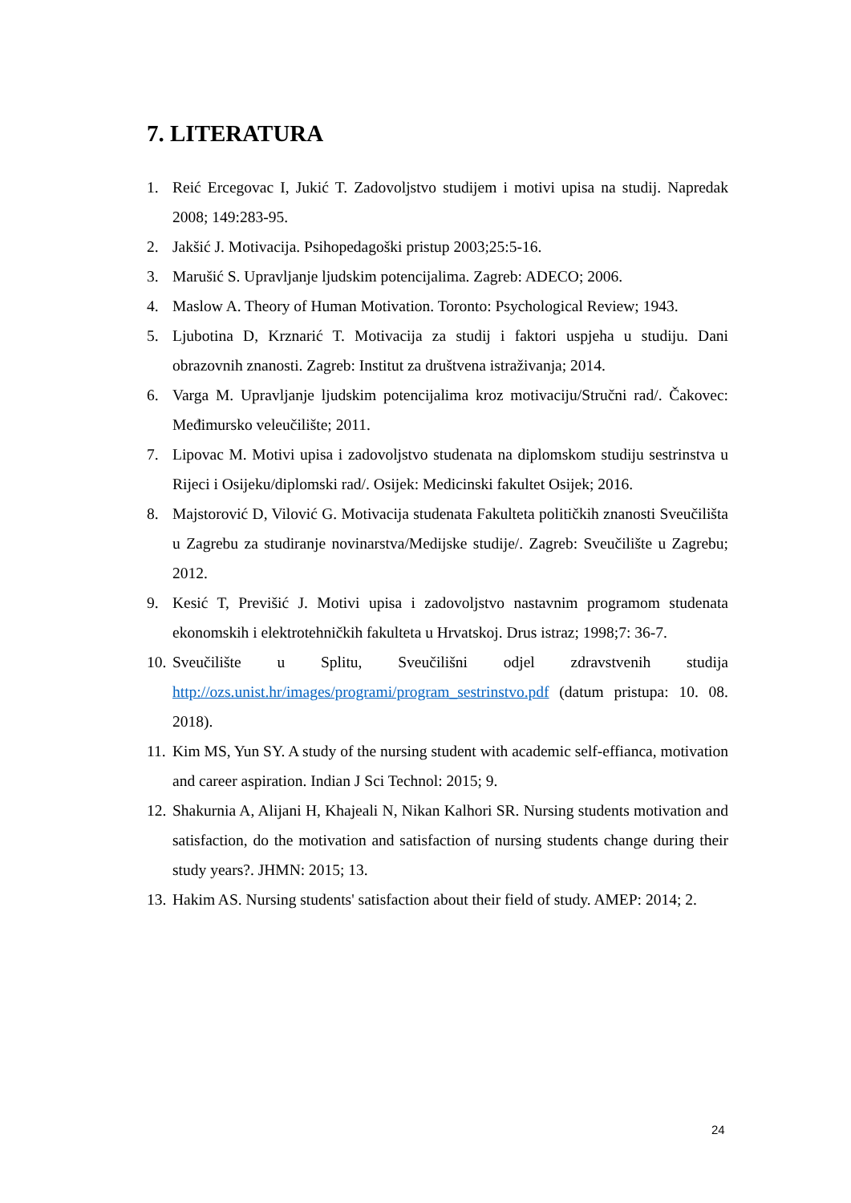7. LITERATURA
1. Reić Ercegovac I, Jukić T. Zadovoljstvo studijem i motivi upisa na studij. Napredak 2008; 149:283-95.
2. Jakšić J. Motivacija. Psihopedagoški pristup 2003;25:5-16.
3. Marušić S. Upravljanje ljudskim potencijalima. Zagreb: ADECO; 2006.
4. Maslow A. Theory of Human Motivation. Toronto: Psychological Review; 1943.
5. Ljubotina D, Krznarić T. Motivacija za studij i faktori uspjeha u studiju. Dani obrazovnih znanosti. Zagreb: Institut za društvena istraživanja; 2014.
6. Varga M. Upravljanje ljudskim potencijalima kroz motivaciju/Stručni rad/. Čakovec: Međimursko veleučilište; 2011.
7. Lipovac M. Motivi upisa i zadovoljstvo studenata na diplomskom studiju sestrinstva u Rijeci i Osijeku/diplomski rad/. Osijek: Medicinski fakultet Osijek; 2016.
8. Majstorović D, Vilović G. Motivacija studenata Fakulteta političkih znanosti Sveučilišta u Zagrebu za studiranje novinarstva/Medijske studije/. Zagreb: Sveučilište u Zagrebu; 2012.
9. Kesić T, Previšić J. Motivi upisa i zadovoljstvo nastavnim programom studenata ekonomskih i elektrotehničkih fakulteta u Hrvatskoj. Drus istraz; 1998;7: 36-7.
10. Sveučilište u Splitu, Sveučilišni odjel zdravstvenih studija http://ozs.unist.hr/images/programi/program_sestrinstvo.pdf (datum pristupa: 10. 08. 2018).
11. Kim MS, Yun SY. A study of the nursing student with academic self-effianca, motivation and career aspiration. Indian J Sci Technol: 2015; 9.
12. Shakurnia A, Alijani H, Khajeali N, Nikan Kalhori SR. Nursing students motivation and satisfaction, do the motivation and satisfaction of nursing students change during their study years?. JHMN: 2015; 13.
13. Hakim AS. Nursing students' satisfaction about their field of study. AMEP: 2014; 2.
24